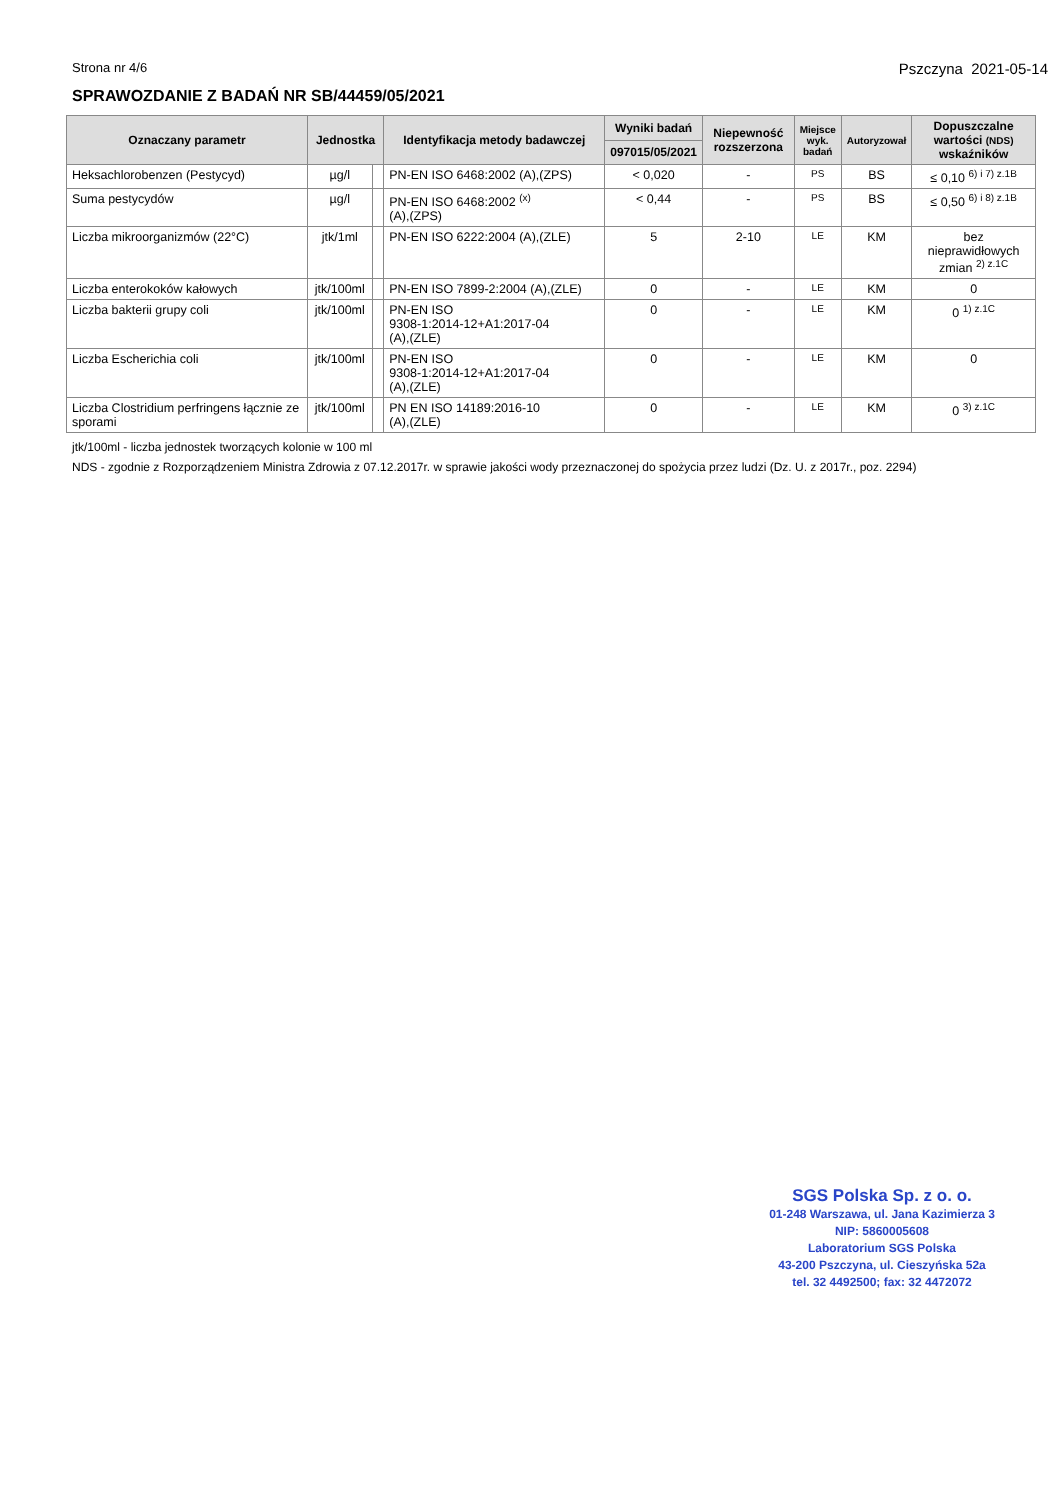Strona nr 4/6 Pszczyna 2021-05-14
SPRAWOZDANIE Z BADAŃ NR SB/44459/05/2021
| Oznaczany parametr | Jednostka | | Identyfikacja metody badawczej | Wyniki badań | Niepewność rozszerzona | Miejsce wyk. badań | Autoryzował | Dopuszczalne wartości (NDS) wskaźników |
| --- | --- | --- | --- | --- | --- | --- | --- | --- |
| | | | | 097015/05/2021 | | | | |
| Heksachlorobenzen (Pestycyd) | µg/l | | PN-EN ISO 6468:2002 (A),(ZPS) | < 0,020 | - | PS | BS | ≤ 0,10 <sup>6) i 7) z.1B</sup> |
| Suma pestycydów | µg/l | | PN-EN ISO 6468:2002 <sup>(x)</sup> (A),(ZPS) | < 0,44 | - | PS | BS | ≤ 0,50 <sup>6) i 8) z.1B</sup> |
| Liczba mikroorganizmów (22°C) | jtk/1ml | | PN-EN ISO 6222:2004 (A),(ZLE) | 5 | 2-10 | LE | KM | bez nieprawidłowych zmian <sup>2) z.1C</sup> |
| Liczba enterokoków kałowych | jtk/100ml | | PN-EN ISO 7899-2:2004 (A),(ZLE) | 0 | - | LE | KM | 0 |
| Liczba bakterii grupy coli | jtk/100ml | | PN-EN ISO 9308-1:2014-12+A1:2017-04 (A),(ZLE) | 0 | - | LE | KM | 0 <sup>1) z.1C</sup> |
| Liczba Escherichia coli | jtk/100ml | | PN-EN ISO 9308-1:2014-12+A1:2017-04 (A),(ZLE) | 0 | - | LE | KM | 0 |
| Liczba Clostridium perfringens łącznie ze sporami | jtk/100ml | | PN EN ISO 14189:2016-10 (A),(ZLE) | 0 | - | LE | KM | 0 <sup>3) z.1C</sup> |
jtk/100ml - liczba jednostek tworzących kolonie w 100 ml
NDS - zgodnie z Rozporządzeniem Ministra Zdrowia z 07.12.2017r. w sprawie jakości wody przeznaczonej do spożycia przez ludzi (Dz. U. z 2017r., poz. 2294)
SGS Polska Sp. z o. o.
01-248 Warszawa, ul. Jana Kazimierza 3
NIP: 5860005608
Laboratorium SGS Polska
43-200 Pszczyna, ul. Cieszyńska 52a
tel. 32 4492500; fax: 32 4472072